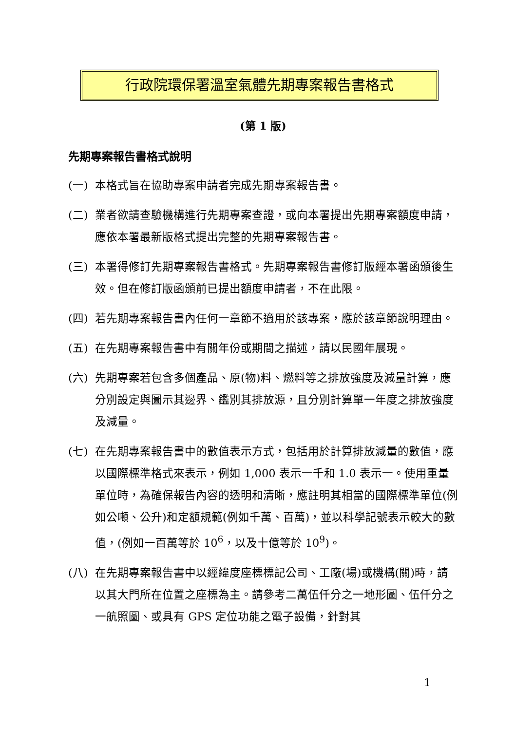行政院環保署溫室氣體先期專案報告書格式
(第 1 版)
先期專案報告書格式說明
(一) 本格式旨在協助專案申請者完成先期專案報告書。
(二) 業者欲請查驗機構進行先期專案查證，或向本署提出先期專案額度申請，應依本署最新版格式提出完整的先期專案報告書。
(三) 本署得修訂先期專案報告書格式。先期專案報告書修訂版經本署函頒後生效。但在修訂版函頒前已提出額度申請者，不在此限。
(四) 若先期專案報告書內任何一章節不適用於該專案，應於該章節說明理由。
(五) 在先期專案報告書中有關年份或期間之描述，請以民國年展現。
(六) 先期專案若包含多個產品、原(物)料、燃料等之排放強度及減量計算，應分別設定與圖示其邊界、鑑別其排放源，且分別計算單一年度之排放強度及減量。
(七) 在先期專案報告書中的數值表示方式，包括用於計算排放減量的數值，應以國際標準格式來表示，例如 1,000 表示一千和 1.0 表示一。使用重量單位時，為確保報告內容的透明和清晰，應註明其相當的國際標準單位(例如公噸、公升)和定額規範(例如千萬、百萬)，並以科學記號表示較大的數值，(例如一百萬等於 10<sup>6</sup>，以及十億等於 10<sup>9</sup>)。
(八) 在先期專案報告書中以經緯度座標標記公司、工廠(場)或機構(關)時，請以其大門所在位置之座標為主。請參考二萬伍仟分之一地形圖、伍仟分之一航照圖、或具有 GPS 定位功能之電子設備，針對其
1